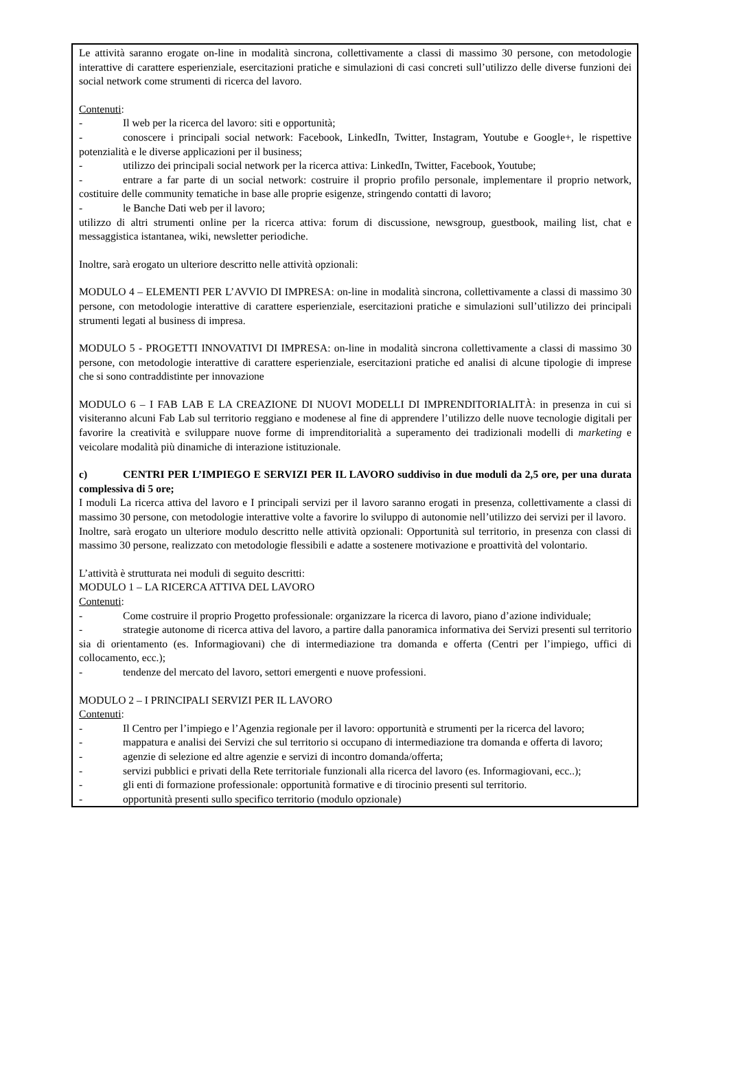Le attività saranno erogate on-line in modalità sincrona, collettivamente a classi di massimo 30 persone, con metodologie interattive di carattere esperienziale, esercitazioni pratiche e simulazioni di casi concreti sull’utilizzo delle diverse funzioni dei social network come strumenti di ricerca del lavoro.
Contenuti:
- Il web per la ricerca del lavoro: siti e opportunità;
- conoscere i principali social network: Facebook, LinkedIn, Twitter, Instagram, Youtube e Google+, le rispettive potenzialità e le diverse applicazioni per il business;
- utilizzo dei principali social network per la ricerca attiva: LinkedIn, Twitter, Facebook, Youtube;
- entrare a far parte di un social network: costruire il proprio profilo personale, implementare il proprio network, costituire delle community tematiche in base alle proprie esigenze, stringendo contatti di lavoro;
- le Banche Dati web per il lavoro;
utilizzo di altri strumenti online per la ricerca attiva: forum di discussione, newsgroup, guestbook, mailing list, chat e messaggistica istantanea, wiki, newsletter periodiche.
Inoltre, sarà erogato un ulteriore descritto nelle attività opzionali:
MODULO 4 – ELEMENTI PER L’AVVIO DI IMPRESA: on-line in modalità sincrona, collettivamente a classi di massimo 30 persone, con metodologie interattive di carattere esperienziale, esercitazioni pratiche e simulazioni sull’utilizzo dei principali strumenti legati al business di impresa.
MODULO 5 - PROGETTI INNOVATIVI DI IMPRESA: on-line in modalità sincrona collettivamente a classi di massimo 30 persone, con metodologie interattive di carattere esperienziale, esercitazioni pratiche ed analisi di alcune tipologie di imprese che si sono contraddistinte per innovazione
MODULO 6 – I FAB LAB E LA CREAZIONE DI NUOVI MODELLI DI IMPRENDITORIALITÀ: in presenza in cui si visiteranno alcuni Fab Lab sul territorio reggiano e modenese al fine di apprendere l’utilizzo delle nuove tecnologie digitali per favorire la creatività e sviluppare nuove forme di imprenditorialità a superamento dei tradizionali modelli di marketing e veicolare modalità più dinamiche di interazione istituzionale.
c) CENTRI PER L’IMPIEGO E SERVIZI PER IL LAVORO suddiviso in due moduli da 2,5 ore, per una durata complessiva di 5 ore;
I moduli La ricerca attiva del lavoro e I principali servizi per il lavoro saranno erogati in presenza, collettivamente a classi di massimo 30 persone, con metodologie interattive volte a favorire lo sviluppo di autonomie nell’utilizzo dei servizi per il lavoro.
Inoltre, sarà erogato un ulteriore modulo descritto nelle attività opzionali: Opportunità sul territorio, in presenza con classi di massimo 30 persone, realizzato con metodologie flessibili e adatte a sostenere motivazione e proattività del volontario.
L’attività è strutturata nei moduli di seguito descritti:
MODULO 1 – LA RICERCA ATTIVA DEL LAVORO
Contenuti:
- Come costruire il proprio Progetto professionale: organizzare la ricerca di lavoro, piano d’azione individuale;
- strategie autonome di ricerca attiva del lavoro, a partire dalla panoramica informativa dei Servizi presenti sul territorio sia di orientamento (es. Informagiovani) che di intermediazione tra domanda e offerta (Centri per l’impiego, uffici di collocamento, ecc.);
- tendenze del mercato del lavoro, settori emergenti e nuove professioni.
MODULO 2 – I PRINCIPALI SERVIZI PER IL LAVORO
Contenuti:
- Il Centro per l’impiego e l’Agenzia regionale per il lavoro: opportunità e strumenti per la ricerca del lavoro;
- mappatura e analisi dei Servizi che sul territorio si occupano di intermediazione tra domanda e offerta di lavoro;
- agenzie di selezione ed altre agenzie e servizi di incontro domanda/offerta;
- servizi pubblici e privati della Rete territoriale funzionali alla ricerca del lavoro (es. Informagiovani, ecc..);
- gli enti di formazione professionale: opportunità formative e di tirocinio presenti sul territorio.
- opportunità presenti sullo specifico territorio (modulo opzionale)